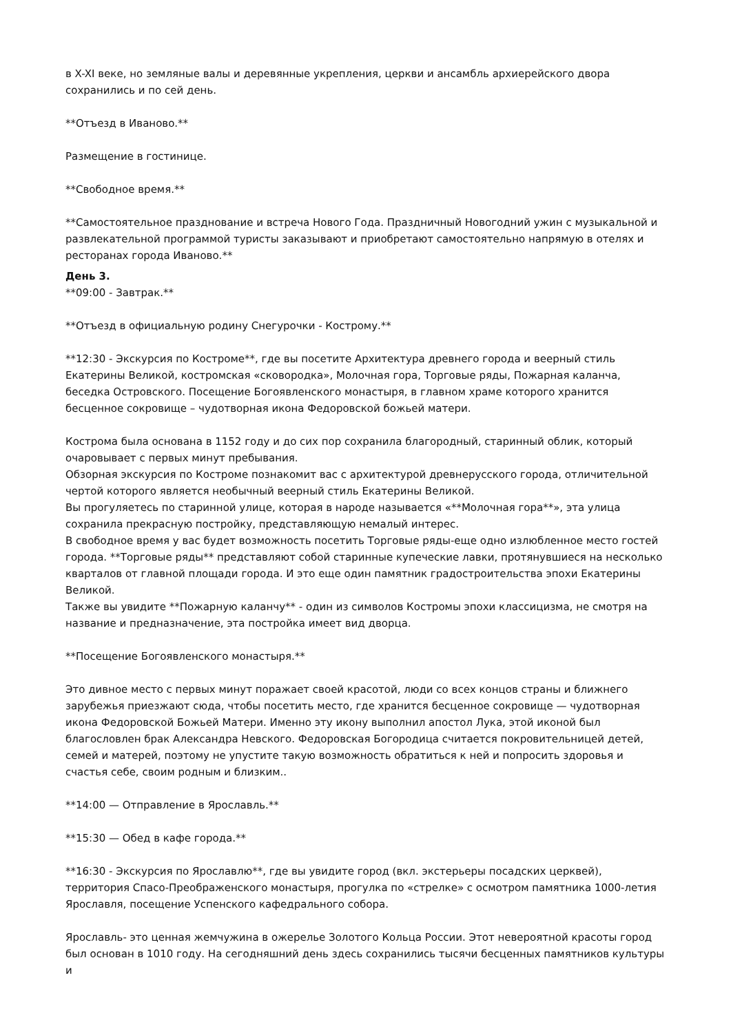в X-XI веке, но земляные валы и деревянные укрепления, церкви и ансамбль архиерейского двора сохранились и по сей день.
**Отъезд в Иваново.**
Размещение в гостинице.
**Свободное время.**
**Самостоятельное празднование и встреча Нового Года. Праздничный Новогодний ужин с музыкальной и развлекательной программой туристы заказывают и приобретают самостоятельно напрямую в отелях и ресторанах города Иваново.**
День 3.
**09:00 - Завтрак.**
**Отъезд в официальную родину Снегурочки - Кострому.**
**12:30 - Экскурсия по Костроме**, где вы посетите Архитектура древнего города и веерный стиль Екатерины Великой, костромская «сковородка», Молочная гора, Торговые ряды, Пожарная каланча, беседка Островского. Посещение Богоявленского монастыря, в главном храме которого хранится бесценное сокровище – чудотворная икона Федоровской божьей матери.
Кострома была основана в 1152 году и до сих пор сохранила благородный, старинный облик, который очаровывает с первых минут пребывания.
Обзорная экскурсия по Костроме познакомит вас с архитектурой древнерусского города, отличительной чертой которого является необычный веерный стиль Екатерины Великой.
Вы прогуляетесь по старинной улице, которая в народе называется «**Молочная гора**», эта улица сохранила прекрасную постройку, представляющую немалый интерес.
В свободное время у вас будет возможность посетить Торговые ряды-еще одно излюбленное место гостей города. **Торговые ряды** представляют собой старинные купеческие лавки, протянувшиеся на несколько кварталов от главной площади города. И это еще один памятник градостроительства эпохи Екатерины Великой.
Также вы увидите **Пожарную каланчу** - один из символов Костромы эпохи классицизма, не смотря на название и предназначение, эта постройка имеет вид дворца.
**Посещение Богоявленского монастыря.**
Это дивное место с первых минут поражает своей красотой, люди со всех концов страны и ближнего зарубежья приезжают сюда, чтобы посетить место, где хранится бесценное сокровище — чудотворная икона Федоровской Божьей Матери. Именно эту икону выполнил апостол Лука, этой иконой был благословлен брак Александра Невского. Федоровская Богородица считается покровительницей детей, семей и матерей, поэтому не упустите такую возможность обратиться к ней и попросить здоровья и счастья себе, своим родным и близким..
**14:00 — Отправление в Ярославль.**
**15:30 — Обед в кафе города.**
**16:30 - Экскурсия по Ярославлю**, где вы увидите город (вкл. экстерьеры посадских церквей), территория Спасо-Преображенского монастыря, прогулка по «стрелке» с осмотром памятника 1000-летия Ярославля, посещение Успенского кафедрального собора.
Ярославль- это ценная жемчужина в ожерелье Золотого Кольца России. Этот невероятной красоты город был основан в 1010 году. На сегодняшний день здесь сохранились тысячи бесценных памятников культуры и